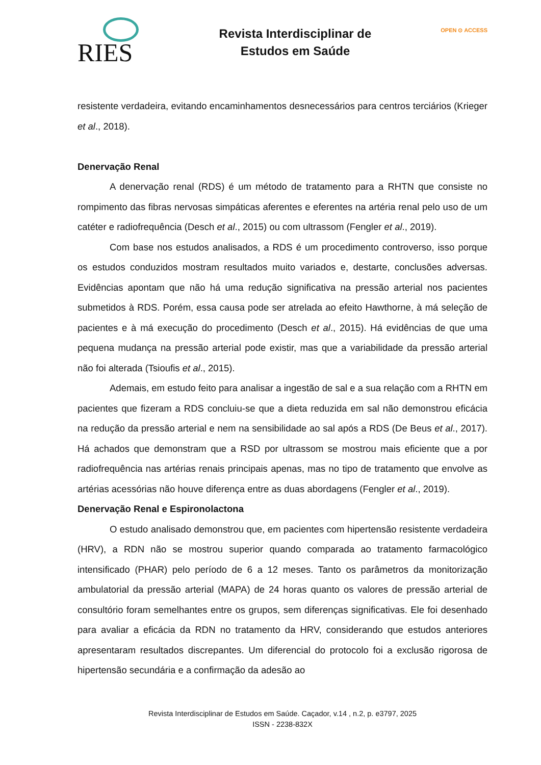RIES
Revista Interdisciplinar de
Estudos em Saúde
OPEN ⊙ ACCESS
resistente verdadeira, evitando encaminhamentos desnecessários para centros terciários (Krieger et al., 2018).
Denervação Renal
A denervação renal (RDS) é um método de tratamento para a RHTN que consiste no rompimento das fibras nervosas simpáticas aferentes e eferentes na artéria renal pelo uso de um catéter e radiofrequência (Desch et al., 2015) ou com ultrassom (Fengler et al., 2019).
Com base nos estudos analisados, a RDS é um procedimento controverso, isso porque os estudos conduzidos mostram resultados muito variados e, destarte, conclusões adversas. Evidências apontam que não há uma redução significativa na pressão arterial nos pacientes submetidos à RDS. Porém, essa causa pode ser atrelada ao efeito Hawthorne, à má seleção de pacientes e à má execução do procedimento (Desch et al., 2015). Há evidências de que uma pequena mudança na pressão arterial pode existir, mas que a variabilidade da pressão arterial não foi alterada (Tsioufis et al., 2015).
Ademais, em estudo feito para analisar a ingestão de sal e a sua relação com a RHTN em pacientes que fizeram a RDS concluiu-se que a dieta reduzida em sal não demonstrou eficácia na redução da pressão arterial e nem na sensibilidade ao sal após a RDS (De Beus et al., 2017). Há achados que demonstram que a RSD por ultrassom se mostrou mais eficiente que a por radiofrequência nas artérias renais principais apenas, mas no tipo de tratamento que envolve as artérias acessórias não houve diferença entre as duas abordagens (Fengler et al., 2019).
Denervação Renal e Espironolactona
O estudo analisado demonstrou que, em pacientes com hipertensão resistente verdadeira (HRV), a RDN não se mostrou superior quando comparada ao tratamento farmacológico intensificado (PHAR) pelo período de 6 a 12 meses. Tanto os parâmetros da monitorização ambulatorial da pressão arterial (MAPA) de 24 horas quanto os valores de pressão arterial de consultório foram semelhantes entre os grupos, sem diferenças significativas. Ele foi desenhado para avaliar a eficácia da RDN no tratamento da HRV, considerando que estudos anteriores apresentaram resultados discrepantes. Um diferencial do protocolo foi a exclusão rigorosa de hipertensão secundária e a confirmação da adesão ao
Revista Interdisciplinar de Estudos em Saúde. Caçador, v.14 , n.2, p. e3797, 2025
ISSN - 2238-832X